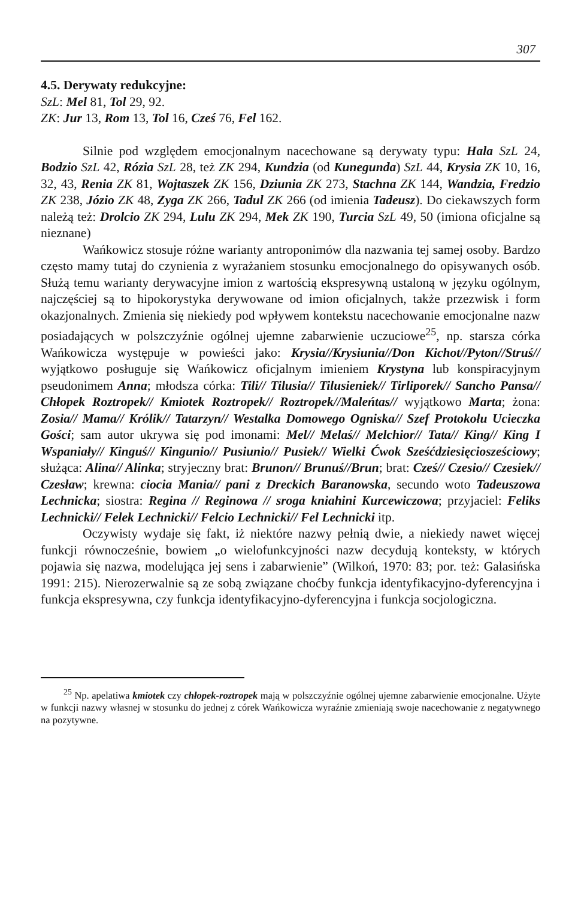307
4.5. Derywaty redukcyjne:
SzL: Mel 81, Tol 29, 92.
ZK: Jur 13, Rom 13, Tol 16, Cześ 76, Fel 162.
Silnie pod względem emocjonalnym nacechowane są derywaty typu: Hala SzL 24, Bodzio SzL 42, Rózia SzL 28, też ZK 294, Kundzia (od Kunegunda) SzL 44, Krysia ZK 10, 16, 32, 43, Renia ZK 81, Wojtaszek ZK 156, Dziunia ZK 273, Stachna ZK 144, Wandzia, Fredzio ZK 238, Józio ZK 48, Zyga ZK 266, Tadul ZK 266 (od imienia Tadeusz). Do ciekawszych form należą też: Drolcio ZK 294, Lulu ZK 294, Mek ZK 190, Turcia SzL 49, 50 (imiona oficjalne są nieznane)
Wańkowicz stosuje różne warianty antroponimów dla nazwania tej samej osoby. Bardzo często mamy tutaj do czynienia z wyrażaniem stosunku emocjonalnego do opisywanych osób. Służą temu warianty derywacyjne imion z wartością ekspresywną ustaloną w języku ogólnym, najczęściej są to hipokorystyka derywowane od imion oficjalnych, także przezwisk i form okazjonalnych. Zmienia się niekiedy pod wpływem kontekstu nacechowanie emocjonalne nazw posiadających w polszczyźnie ogólnej ujemne zabarwienie uczuciowe<sup>25</sup>, np. starsza córka Wańkowicza występuje w powieści jako: Krysia//Krysiunia//Don Kichot//Pyton//Struś// wyjątkowo posługuje się Wańkowicz oficjalnym imieniem Krystyna lub konspiracyjnym pseudonimem Anna; młodsza córka: Tili// Tilusia// Tilusieniek// Tirliporek// Sancho Pansa// Chłopek Roztropek// Kmiotek Roztropek// Roztropek//Maleńtas// wyjątkowo Marta; żona: Zosia// Mama// Królik// Tatarzyn// Westalka Domowego Ogniska// Szef Protokołu Ucieczka Gości; sam autor ukrywa się pod imonami: Mel// Melaś// Melchior// Tata// King// King I Wspaniały// Kinguś// Kingunio// Pusiunio// Pusiek// Wielki Ćwok Sześćdziesięciosześciowy; służąca: Alina// Alinka; stryjeczny brat: Brunon// Brunuś//Brun; brat: Cześ// Czesio// Czesiek// Czesław; krewna: ciocia Mania// pani z Dreckich Baranowska, secundo woto Tadeuszowa Lechnicka; siostra: Regina // Reginowa // sroga kniahini Kurcewiczowa; przyjaciel: Feliks Lechnicki// Felek Lechnicki// Felcio Lechnicki// Fel Lechnicki itp.
Oczywisty wydaje się fakt, iż niektóre nazwy pełnią dwie, a niekiedy nawet więcej funkcji równocześnie, bowiem „o wielofunkcyjności nazw decydują konteksty, w których pojawia się nazwa, modelująca jej sens i zabarwienie” (Wilkoń, 1970: 83; por. też: Galasińska 1991: 215). Nierozerwalnie są ze sobą związane choćby funkcja identyfikacyjno-dyferencyjna i funkcja ekspresywna, czy funkcja identyfikacyjno-dyferencyjna i funkcja socjologiczna.
<sup>25</sup> Np. apelatiwa kmiotek czy chłopek-roztropek mają w polszczyźnie ogólnej ujemne zabarwienie emocjonalne. Użyte w funkcji nazwy własnej w stosunku do jednej z córek Wańkowicza wyraźnie zmieniają swoje nacechowanie z negatywnego na pozytywne.